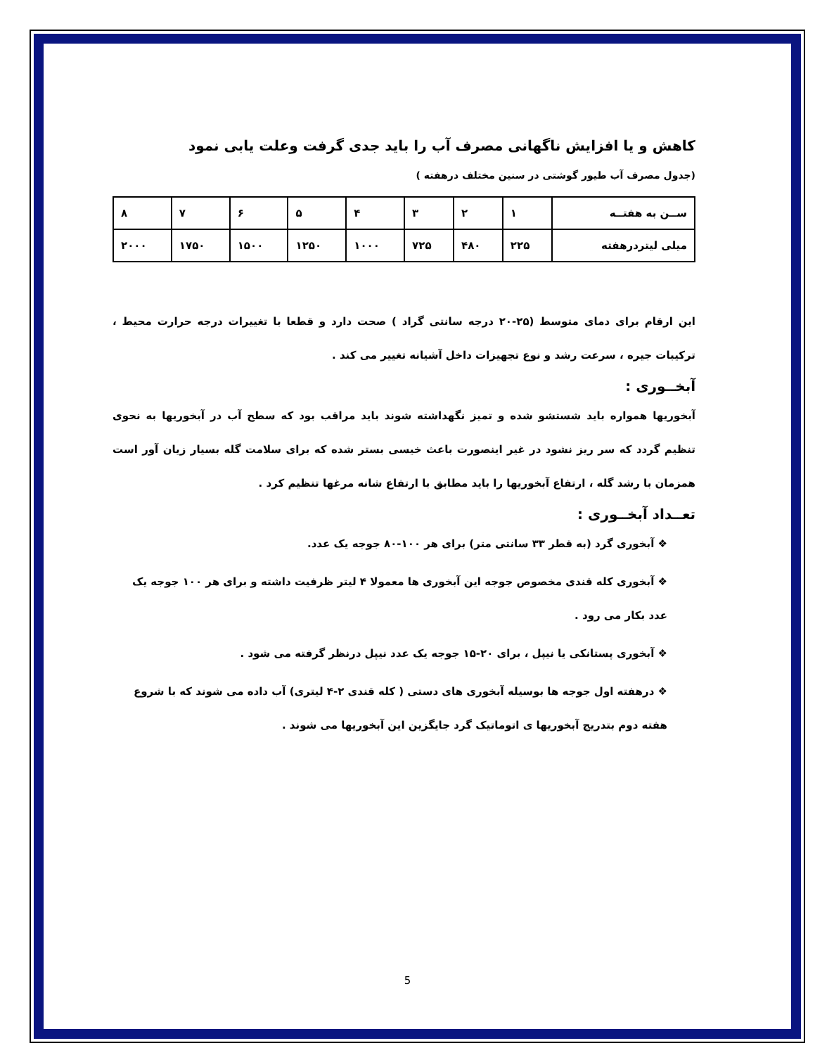کاهش و یا افزایش ناگهانی مصرف آب را باید جدی گرفت وعلت یابی نمود
(جدول مصرف آب طیور گوشتی در سنین مختلف درهفته )
| ســن به هفتــه | ۱ | ۲ | ۳ | ۴ | ۵ | ۶ | ۷ | ۸ |
| میلی لیتردرهفته | ۲۲۵ | ۴۸۰ | ۷۲۵ | ۱۰۰۰ | ۱۲۵۰ | ۱۵۰۰ | ۱۷۵۰ | ۲۰۰۰ |
این ارقام برای دمای متوسط (۲۵-۲۰ درجه سانتی گراد ) صحت دارد و قطعا با تغییرات درجه حرارت محیط ، ترکیبات جیره ، سرعت رشد و نوع تجهیزات داخل آشیانه تغییر می کند .
آبخــوری :
آبخوریها همواره باید شستشو شده و تمیز نگهداشته شوند باید مراقب بود که سطح آب در آبخوریها به نحوی تنظیم گردد که سر ریز نشود در غیر اینصورت باعث خیسی بستر شده که برای سلامت گله بسیار زیان آور است همزمان با رشد گله ، ارتفاع آبخوریها را باید مطابق با ارتفاع شانه مرغها تنظیم کرد .
تعــداد آبخــوری :
❖ آبخوری گرد (به قطر ۳۳ سانتی متر) برای هر ۱۰۰-۸۰ جوجه یک عدد.
❖ آبخوری کله قندی مخصوص جوجه این آبخوری ها معمولا ۴ لیتر ظرفیت داشته و برای هر ۱۰۰ جوجه یک عدد بکار می رود .
❖ آبخوری پستانکی یا نیپل ، برای ۲۰-۱۵ جوجه یک عدد نیپل درنظر گرفته می شود .
❖ درهفته اول جوجه ها بوسیله آبخوری های دستی ( کله قندی ۲-۴ لیتری) آب داده می شوند که با شروع هفته دوم بتدریج آبخوریها ی اتوماتیک گرد جایگزین این آبخوریها می شوند .
5